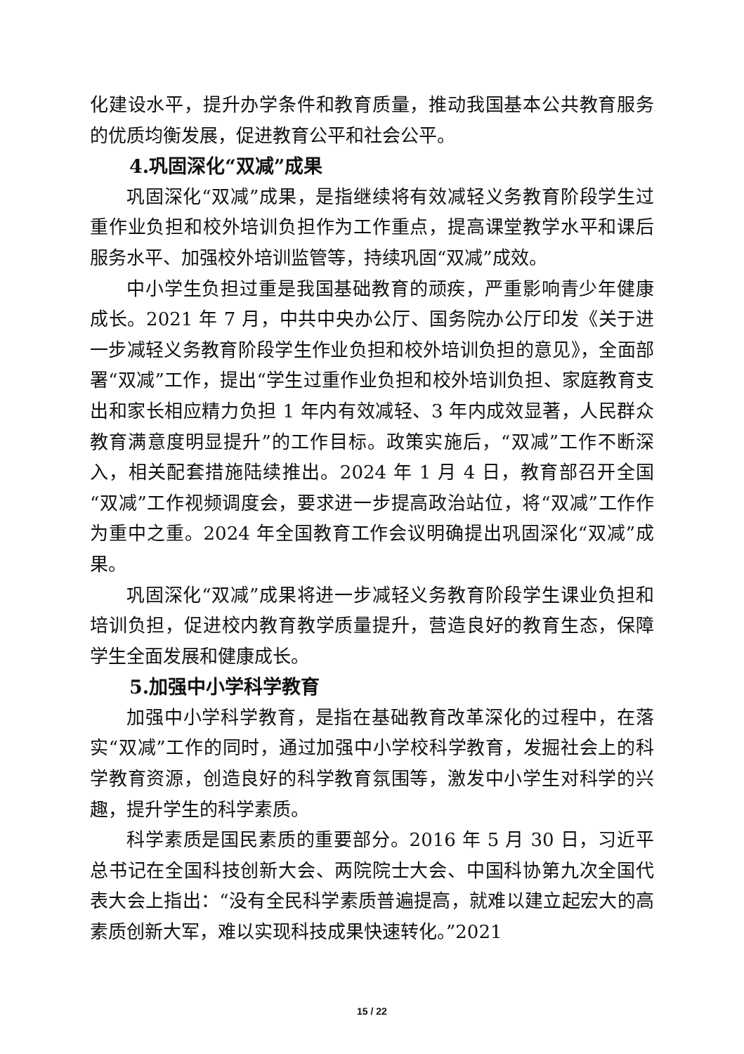化建设水平，提升办学条件和教育质量，推动我国基本公共教育服务的优质均衡发展，促进教育公平和社会公平。
4.巩固深化“双减”成果
巩固深化“双减”成果，是指继续将有效减轻义务教育阶段学生过重作业负担和校外培训负担作为工作重点，提高课堂教学水平和课后服务水平、加强校外培训监管等，持续巩固“双减”成效。
中小学生负担过重是我国基础教育的顽疾，严重影响青少年健康成长。2021 年 7 月，中共中央办公厅、国务院办公厅印发《关于进一步减轻义务教育阶段学生作业负担和校外培训负担的意见》，全面部署“双减”工作，提出“学生过重作业负担和校外培训负担、家庭教育支出和家长相应精力负担 1 年内有效减轻、3 年内成效显著，人民群众教育满意度明显提升”的工作目标。政策实施后，“双减”工作不断深入，相关配套措施陆续推出。2024 年 1 月 4 日，教育部召开全国“双减”工作视频调度会，要求进一步提高政治站位，将“双减”工作作为重中之重。2024 年全国教育工作会议明确提出巩固深化“双减”成果。
巩固深化“双减”成果将进一步减轻义务教育阶段学生课业负担和培训负担，促进校内教育教学质量提升，营造良好的教育生态，保障学生全面发展和健康成长。
5.加强中小学科学教育
加强中小学科学教育，是指在基础教育改革深化的过程中，在落实“双减”工作的同时，通过加强中小学校科学教育，发掘社会上的科学教育资源，创造良好的科学教育氛围等，激发中小学生对科学的兴趣，提升学生的科学素质。
科学素质是国民素质的重要部分。2016 年 5 月 30 日，习近平总书记在全国科技创新大会、两院院士大会、中国科协第九次全国代表大会上指出：“没有全民科学素质普遍提高，就难以建立起宏大的高素质创新大军，难以实现科技成果快速转化。”2021
15 / 22